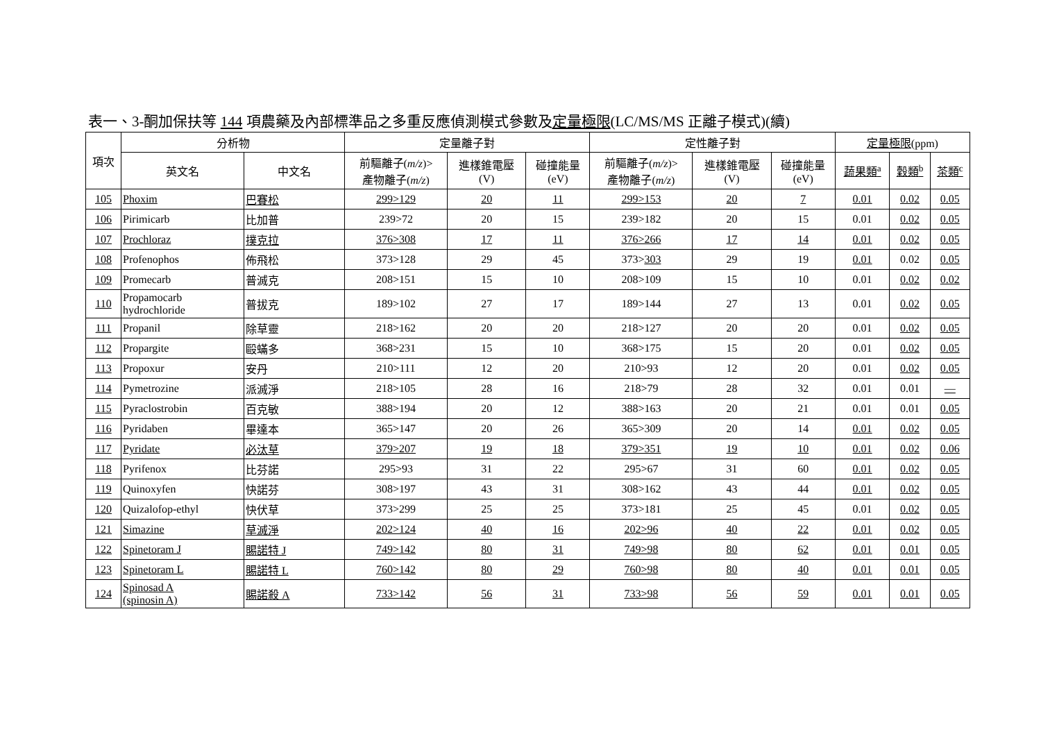表一、3-酮加保扶等 144 項農藥及內部標準品之多重反應偵測模式參數及定量極限(LC/MS/MS 正離子模式)(續)
| 項次 | 分析物 | | 定量離子對 | | | 定性離子對 | | | 定量極限 (ppm) | | |
| --- | --- | --- | --- | --- | --- | --- | --- | --- | --- | --- | --- |
| | 英文名 | 中文名 | 前驅離子( m/z )> 產物離子( m/z ) | 進樣錐電壓 (V) | 碰撞能量 (eV) | 前驅離子( m/z )> 產物離子( m/z ) | 進樣錐電壓 (V) | 碰撞能量 (eV) | 蔬果類<sup>a</sup> | 穀類<sup>b</sup> | 茶類<sup>c</sup> |
| 105 | Phoxim | 巴賽松 | 299>129 | 20 | 11 | 299>153 | 20 | 7 | 0.01 | 0.02 | 0.05 |
| 106 | Pirimicarb | 比加普 | 239>72 | 20 | 15 | 239>182 | 20 | 15 | 0.01 | 0.02 | 0.05 |
| 107 | Prochloraz | 撲克拉 | 376>308 | 17 | 11 | 376>266 | 17 | 14 | 0.01 | 0.02 | 0.05 |
| 108 | Profenophos | 佈飛松 | 373>128 | 29 | 45 | 373> 303 | 29 | 19 | 0.01 | 0.02 | 0.05 |
| 109 | Promecarb | 普滅克 | 208>151 | 15 | 10 | 208>109 | 15 | 10 | 0.01 | 0.02 | 0.02 |
| 110 | Propamocarb hydrochloride | 普拔克 | 189>102 | 27 | 17 | 189>144 | 27 | 13 | 0.01 | 0.02 | 0.05 |
| 111 | Propanil | 除草靈 | 218>162 | 20 | 20 | 218>127 | 20 | 20 | 0.01 | 0.02 | 0.05 |
| 112 | Propargite | 毆蟎多 | 368>231 | 15 | 10 | 368>175 | 15 | 20 | 0.01 | 0.02 | 0.05 |
| 113 | Propoxur | 安丹 | 210>111 | 12 | 20 | 210>93 | 12 | 20 | 0.01 | 0.02 | 0.05 |
| 114 | Pymetrozine | 派滅淨 | 218>105 | 28 | 16 | 218>79 | 28 | 32 | 0.01 | 0.01 | — |
| 115 | Pyraclostrobin | 百克敏 | 388>194 | 20 | 12 | 388>163 | 20 | 21 | 0.01 | 0.01 | 0.05 |
| 116 | Pyridaben | 畢達本 | 365>147 | 20 | 26 | 365>309 | 20 | 14 | 0.01 | 0.02 | 0.05 |
| 117 | Pyridate | 必汰草 | 379>207 | 19 | 18 | 379>351 | 19 | 10 | 0.01 | 0.02 | 0.06 |
| 118 | Pyrifenox | 比芬諾 | 295>93 | 31 | 22 | 295>67 | 31 | 60 | 0.01 | 0.02 | 0.05 |
| 119 | Quinoxyfen | 快諾芬 | 308>197 | 43 | 31 | 308>162 | 43 | 44 | 0.01 | 0.02 | 0.05 |
| 120 | Quizalofop-ethyl | 快伏草 | 373>299 | 25 | 25 | 373>181 | 25 | 45 | 0.01 | 0.02 | 0.05 |
| 121 | Simazine | 草滅淨 | 202>124 | 40 | 16 | 202>96 | 40 | 22 | 0.01 | 0.02 | 0.05 |
| 122 | Spinetoram J | 賜諾特 J | 749>142 | 80 | 31 | 749>98 | 80 | 62 | 0.01 | 0.01 | 0.05 |
| 123 | Spinetoram L | 賜諾特 L | 760>142 | 80 | 29 | 760>98 | 80 | 40 | 0.01 | 0.01 | 0.05 |
| 124 | Spinosad A (spinosin A) | 賜諾殺 A | 733>142 | 56 | 31 | 733>98 | 56 | 59 | 0.01 | 0.01 | 0.05 |